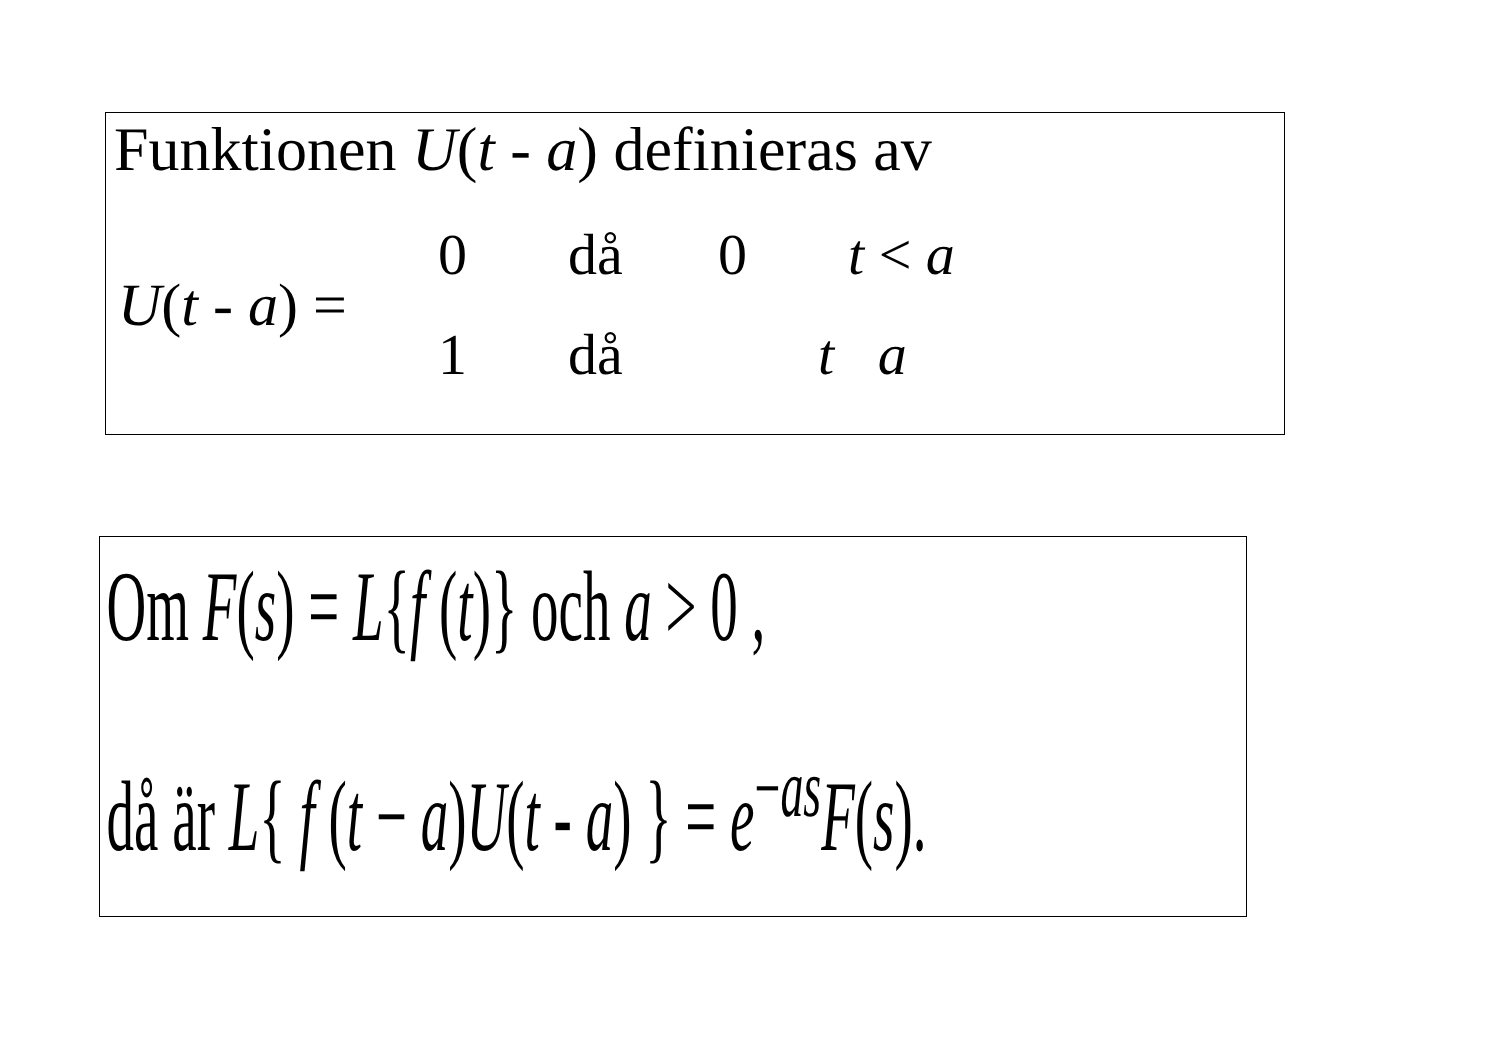Funktionen U(t - a) definieras av
U(t - a) =
0 då 0 t < a
1 då t a
Om F(s) = L{f (t)} och a > 0 ,
då är L{ f (t − a)U(t - a) } = e<sup>−as</sup>F(s).